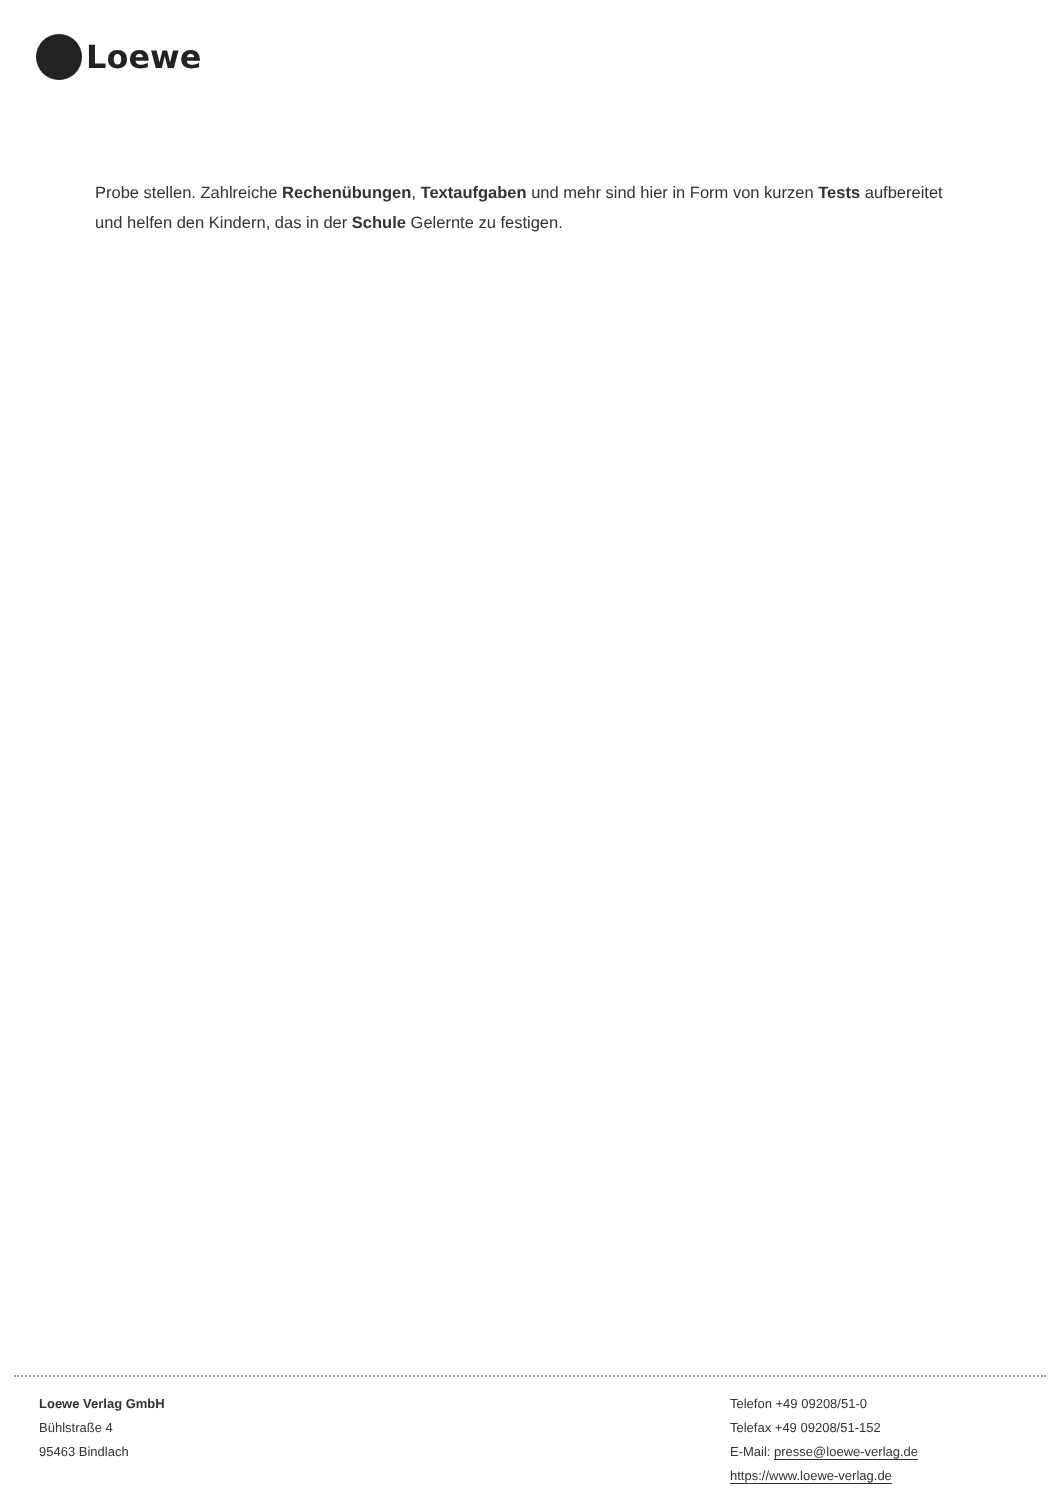Loewe
Probe stellen. Zahlreiche Rechenübungen, Textaufgaben und mehr sind hier in Form von kurzen Tests aufbereitet und helfen den Kindern, das in der Schule Gelernte zu festigen.
Loewe Verlag GmbH
Bühlstraße 4
95463 Bindlach
Telefon +49 09208/51-0
Telefax +49 09208/51-152
E-Mail: presse@loewe-verlag.de
https://www.loewe-verlag.de